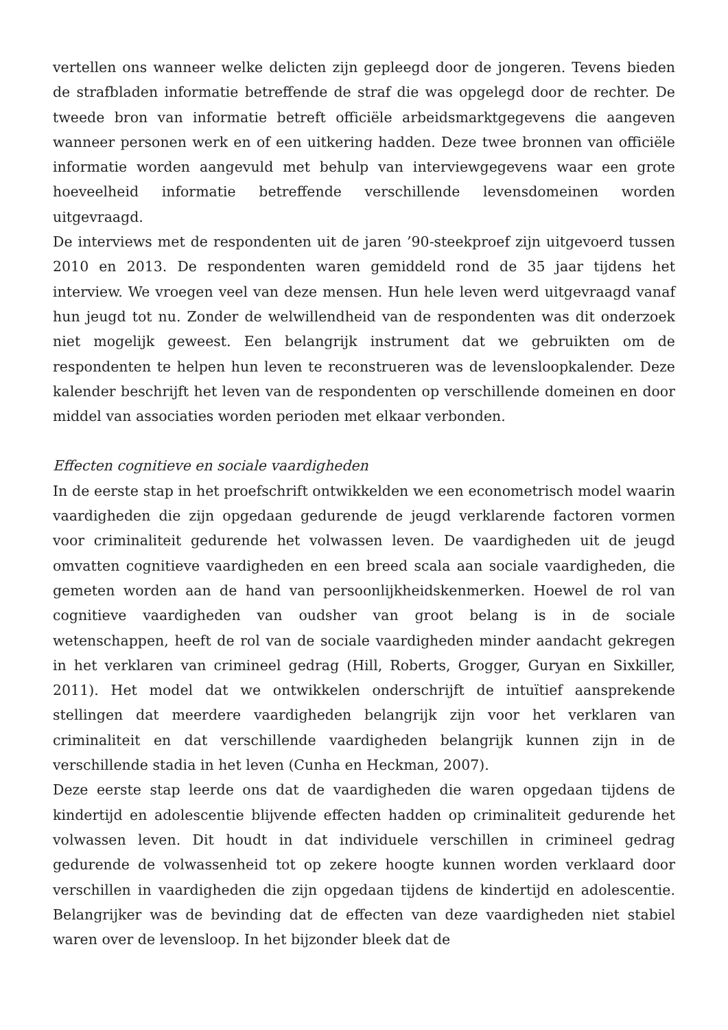vertellen ons wanneer welke delicten zijn gepleegd door de jongeren. Tevens bieden de strafbladen informatie betreffende de straf die was opgelegd door de rechter. De tweede bron van informatie betreft officiële arbeidsmarktgegevens die aangeven wanneer personen werk en of een uitkering hadden. Deze twee bronnen van officiële informatie worden aangevuld met behulp van interviewgegevens waar een grote hoeveelheid informatie betreffende verschillende levensdomeinen worden uitgevraagd.
De interviews met de respondenten uit de jaren ’90-steekproef zijn uitgevoerd tussen 2010 en 2013. De respondenten waren gemiddeld rond de 35 jaar tijdens het interview. We vroegen veel van deze mensen. Hun hele leven werd uitgevraagd vanaf hun jeugd tot nu. Zonder de welwillendheid van de respondenten was dit onderzoek niet mogelijk geweest. Een belangrijk instrument dat we gebruikten om de respondenten te helpen hun leven te reconstrueren was de levensloopkalender. Deze kalender beschrijft het leven van de respondenten op verschillende domeinen en door middel van associaties worden perioden met elkaar verbonden.
Effecten cognitieve en sociale vaardigheden
In de eerste stap in het proefschrift ontwikkelden we een econometrisch model waarin vaardigheden die zijn opgedaan gedurende de jeugd verklarende factoren vormen voor criminaliteit gedurende het volwassen leven. De vaardigheden uit de jeugd omvatten cognitieve vaardigheden en een breed scala aan sociale vaardigheden, die gemeten worden aan de hand van persoonlijkheidskenmerken. Hoewel de rol van cognitieve vaardigheden van oudsher van groot belang is in de sociale wetenschappen, heeft de rol van de sociale vaardigheden minder aandacht gekregen in het verklaren van crimineel gedrag (Hill, Roberts, Grogger, Guryan en Sixkiller, 2011). Het model dat we ontwikkelen onderschrijft de intuïtief aansprekende stellingen dat meerdere vaardigheden belangrijk zijn voor het verklaren van criminaliteit en dat verschillende vaardigheden belangrijk kunnen zijn in de verschillende stadia in het leven (Cunha en Heckman, 2007).
Deze eerste stap leerde ons dat de vaardigheden die waren opgedaan tijdens de kindertijd en adolescentie blijvende effecten hadden op criminaliteit gedurende het volwassen leven. Dit houdt in dat individuele verschillen in crimineel gedrag gedurende de volwassenheid tot op zekere hoogte kunnen worden verklaard door verschillen in vaardigheden die zijn opgedaan tijdens de kindertijd en adolescentie. Belangrijker was de bevinding dat de effecten van deze vaardigheden niet stabiel waren over de levensloop. In het bijzonder bleek dat de